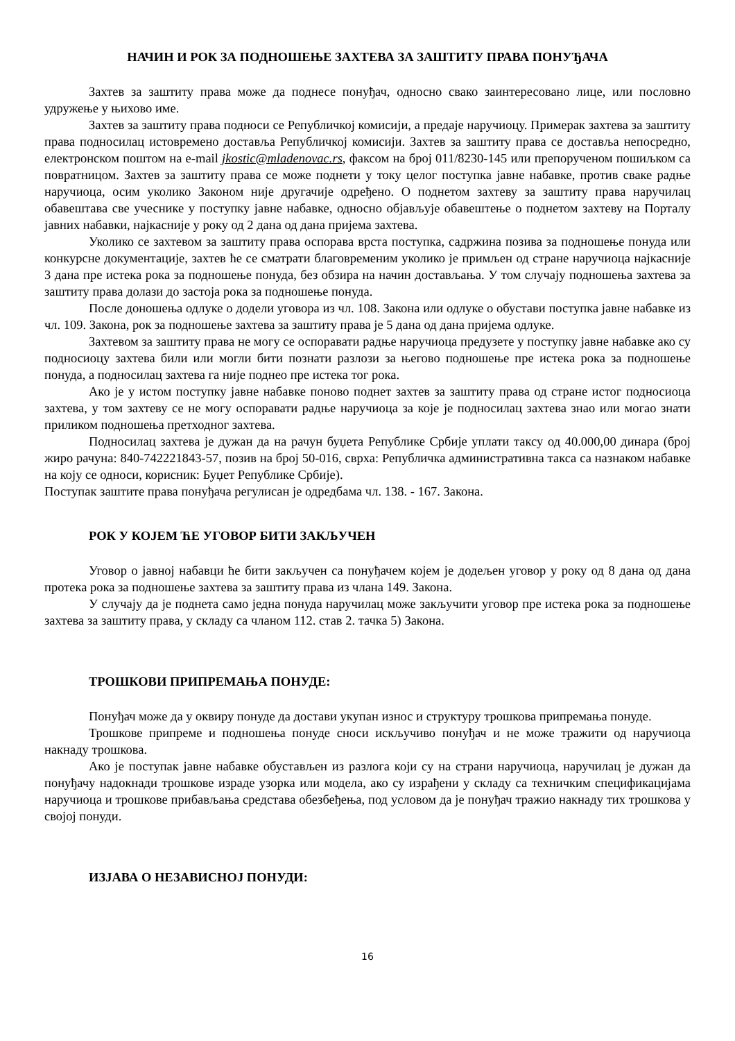НАЧИН И РОК ЗА ПОДНОШЕЊЕ ЗАХТЕВА ЗА ЗАШТИТУ ПРАВА ПОНУЂАЧА
Захтев за заштиту права може да поднесе понуђач, односно свако заинтересовано лице, или пословно удружење у њихово име.
Захтев за заштиту права подноси се Републичкој комисији, а предаје наручиоцу. Примерак захтева за заштиту права подносилац истовремено доставља Републичкој комисији. Захтев за заштиту права се доставља непосредно, електронском поштом на e-mail jkostic@mladenovac.rs, факсом на број 011/8230-145 или препорученом пошиљком са повратницом. Захтев за заштиту права се може поднети у току целог поступка јавне набавке, против сваке радње наручиоца, осим уколико Законом није другачије одређено. О поднетом захтеву за заштиту права наручилац обавештава све учеснике у поступку јавне набавке, односно објављује обавештење о поднетом захтеву на Порталу јавних набавки, најкасније у року од 2 дана од дана пријема захтева.
Уколико се захтевом за заштиту права оспорава врста поступка, садржина позива за подношење понуда или конкурсне документације, захтев ће се сматрати благовременим уколико је примљен од стране наручиоца најкасније 3 дана пре истека рока за подношење понуда, без обзира на начин достављања. У том случају подношења захтева за заштиту права долази до застоја рока за подношење понуда.
После доношења одлуке о додели уговора из чл. 108. Закона или одлуке о обустави поступка јавне набавке из чл. 109. Закона, рок за подношење захтева за заштиту права је 5 дана од дана пријема одлуке.
Захтевом за заштиту права не могу се оспоравати радње наручиоца предузете у поступку јавне набавке ако су подносиоцу захтева били или могли бити познати разлози за његово подношење пре истека рока за подношење понуда, а подносилац захтева га није поднео пре истека тог рока.
Ако је у истом поступку јавне набавке поново поднет захтев за заштиту права од стране истог подносиоца захтева, у том захтеву се не могу оспоравати радње наручиоца за које је подносилац захтева знао или могао знати приликом подношења претходног захтева.
Подносилац захтева је дужан да на рачун буџета Републике Србије уплати таксу од 40.000,00 динара (број жиро рачуна: 840-742221843-57, позив на број 50-016, сврха: Републичка административна такса са назнаком набавке на коју се односи, корисник: Буџет Републике Србије).
Поступак заштите права понуђача регулисан је одредбама чл. 138. - 167. Закона.
РОК У КОЈЕМ ЋЕ УГОВОР БИТИ ЗАКЉУЧЕН
Уговор о јавној набавци ће бити закључен са понуђачем којем је додељен уговор у року од 8 дана од дана протека рока за подношење захтева за заштиту права из члана 149. Закона.
У случају да је поднета само једна понуда наручилац може закључити уговор пре истека рока за подношење захтева за заштиту права, у складу са чланом 112. став 2. тачка 5) Закона.
ТРОШКОВИ ПРИПРЕМАЊА ПОНУДЕ:
Понуђач може да у оквиру понуде да достави укупан износ и структуру трошкова припремања понуде.
Трошкове припреме и подношења понуде сноси искључиво понуђач и не може тражити од наручиоца накнаду трошкова.
Ако је поступак јавне набавке обустављен из разлога који су на страни наручиоца, наручилац је дужан да понуђачу надокнади трошкове израде узорка или модела, ако су израђени у складу са техничким спецификацијама наручиоца и трошкове прибављања средстава обезбеђења, под условом да је понуђач тражио накнаду тих трошкова у својој понуди.
ИЗЈАВА О НЕЗАВИСНОЈ ПОНУДИ:
16